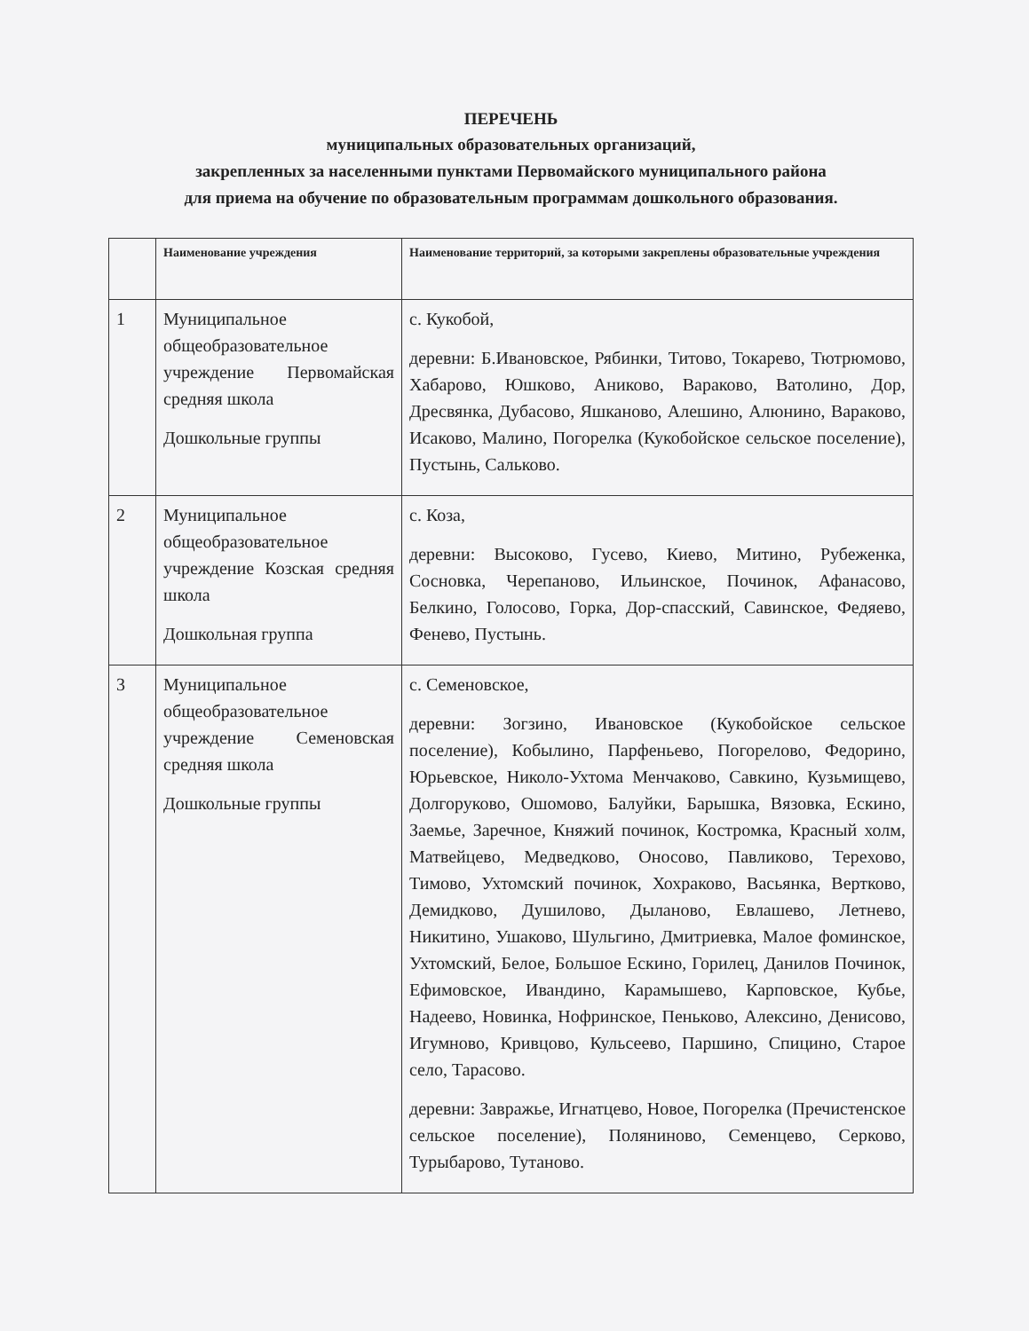ПЕРЕЧЕНЬ
муниципальных образовательных организаций,
закрепленных за населенными пунктами Первомайского муниципального района
для приема на обучение по образовательным программам дошкольного образования.
| | Наименование учреждения | Наименование территорий, за которыми закреплены образовательные учреждения |
| --- | --- | --- |
| 1 | Муниципальное общеобразовательное учреждение Первомайская средняя школа Дошкольные группы | с. Кукобой, деревни: Б.Ивановское, Рябинки, Титово, Токарево, Тютрюмово, Хабарово, Юшково, Аниково, Вараково, Ватолино, Дор, Дресвянка, Дубасово, Яшканово, Алешино, Алюнино, Вараково, Исаково, Малино, Погорелка (Кукобойское сельское поселение), Пустынь, Сальково. |
| 2 | Муниципальное общеобразовательное учреждение Козская средняя школа Дошкольная группа | с. Коза, деревни: Высоково, Гусево, Киево, Митино, Рубеженка, Сосновка, Черепаново, Ильинское, Починок, Афанасово, Белкино, Голосово, Горка, Дор-спасский, Савинское, Федяево, Фенево, Пустынь. |
| 3 | Муниципальное общеобразовательное учреждение Семеновская средняя школа Дошкольные группы | с. Семеновское, деревни: Зогзино, Ивановское (Кукобойское сельское поселение), Кобылино, Парфеньево, Погорелово, Федорино, Юрьевское, Николо-Ухтома Менчаково, Савкино, Кузьмищево, Долгоруково, Ошомово, Балуйки, Барышка, Вязовка, Ескино, Заемье, Заречное, Княжий починок, Костромка, Красный холм, Матвейцево, Медведково, Оносово, Павликово, Терехово, Тимово, Ухтомский починок, Хохраково, Васьянка, Вертково, Демидково, Душилово, Дыланово, Евлашево, Летнево, Никитино, Ушаково, Шульгино, Дмитриевка, Малое фоминское, Ухтомский, Белое, Большое Ескино, Горилец, Данилов Починок, Ефимовское, Ивандино, Карамышево, Карповское, Кубье, Надеево, Новинка, Нофринское, Пеньково, Алексино, Денисово, Игумново, Кривцово, Кульсеево, Паршино, Спицино, Старое село, Тарасово. деревни: Завражье, Игнатцево, Новое, Погорелка (Пречистенское сельское поселение), Поляниново, Семенцево, Серково, Турыбарово, Тутаново. |